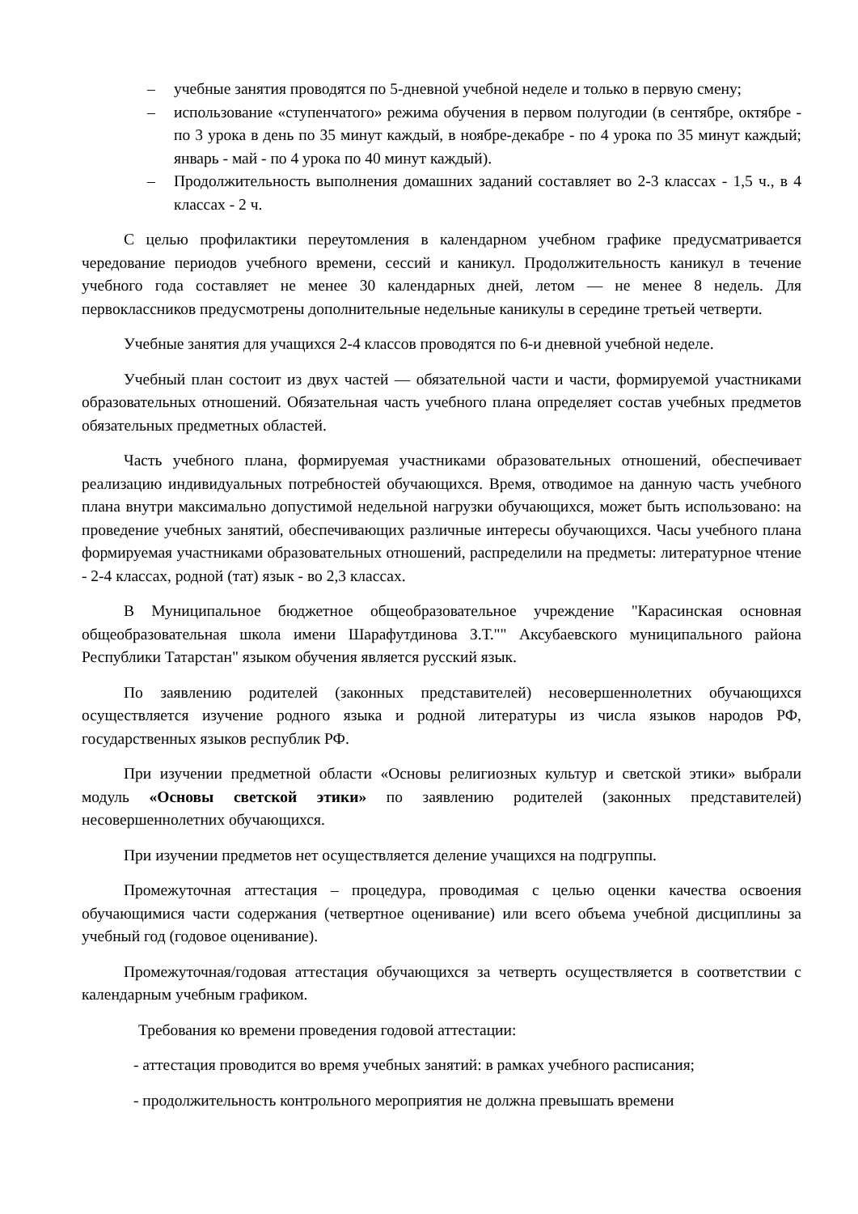– учебные занятия проводятся по 5-дневной учебной неделе и только в первую смену;
– использование «ступенчатого» режима обучения в первом полугодии (в сентябре, октябре - по 3 урока в день по 35 минут каждый, в ноябре-декабре - по 4 урока по 35 минут каждый; январь - май - по 4 урока по 40 минут каждый).
– Продолжительность выполнения домашних заданий составляет во 2-3 классах - 1,5 ч., в 4 классах - 2 ч.
С целью профилактики переутомления в календарном учебном графике предусматривается чередование периодов учебного времени, сессий и каникул. Продолжительность каникул в течение учебного года составляет не менее 30 календарных дней, летом — не менее 8 недель. Для первоклассников предусмотрены дополнительные недельные каникулы в середине третьей четверти.
Учебные занятия для учащихся 2-4 классов проводятся по 6-и дневной учебной неделе.
Учебный план состоит из двух частей — обязательной части и части, формируемой участниками образовательных отношений. Обязательная часть учебного плана определяет состав учебных предметов обязательных предметных областей.
Часть учебного плана, формируемая участниками образовательных отношений, обеспечивает реализацию индивидуальных потребностей обучающихся. Время, отводимое на данную часть учебного плана внутри максимально допустимой недельной нагрузки обучающихся, может быть использовано: на проведение учебных занятий, обеспечивающих различные интересы обучающихся. Часы учебного плана формируемая участниками образовательных отношений, распределили на предметы: литературное чтение - 2-4 классах, родной (тат) язык - во 2,3 классах.
В Муниципальное бюджетное общеобразовательное учреждение "Карасинская основная общеобразовательная школа имени Шарафутдинова З.Т."" Аксубаевского муниципального района Республики Татарстан" языком обучения является русский язык.
По заявлению родителей (законных представителей) несовершеннолетних обучающихся осуществляется изучение родного языка и родной литературы из числа языков народов РФ, государственных языков республик РФ.
При изучении предметной области «Основы религиозных культур и светской этики» выбрали модуль «Основы светской этики» по заявлению родителей (законных представителей) несовершеннолетних обучающихся.
При изучении предметов нет осуществляется деление учащихся на подгруппы.
Промежуточная аттестация – процедура, проводимая с целью оценки качества освоения обучающимися части содержания (четвертное оценивание) или всего объема учебной дисциплины за учебный год (годовое оценивание).
Промежуточная/годовая аттестация обучающихся за четверть осуществляется в соответствии с календарным учебным графиком.
Требования ко времени проведения годовой аттестации:
- аттестация проводится во время учебных занятий: в рамках учебного расписания;
- продолжительность контрольного мероприятия не должна превышать времени